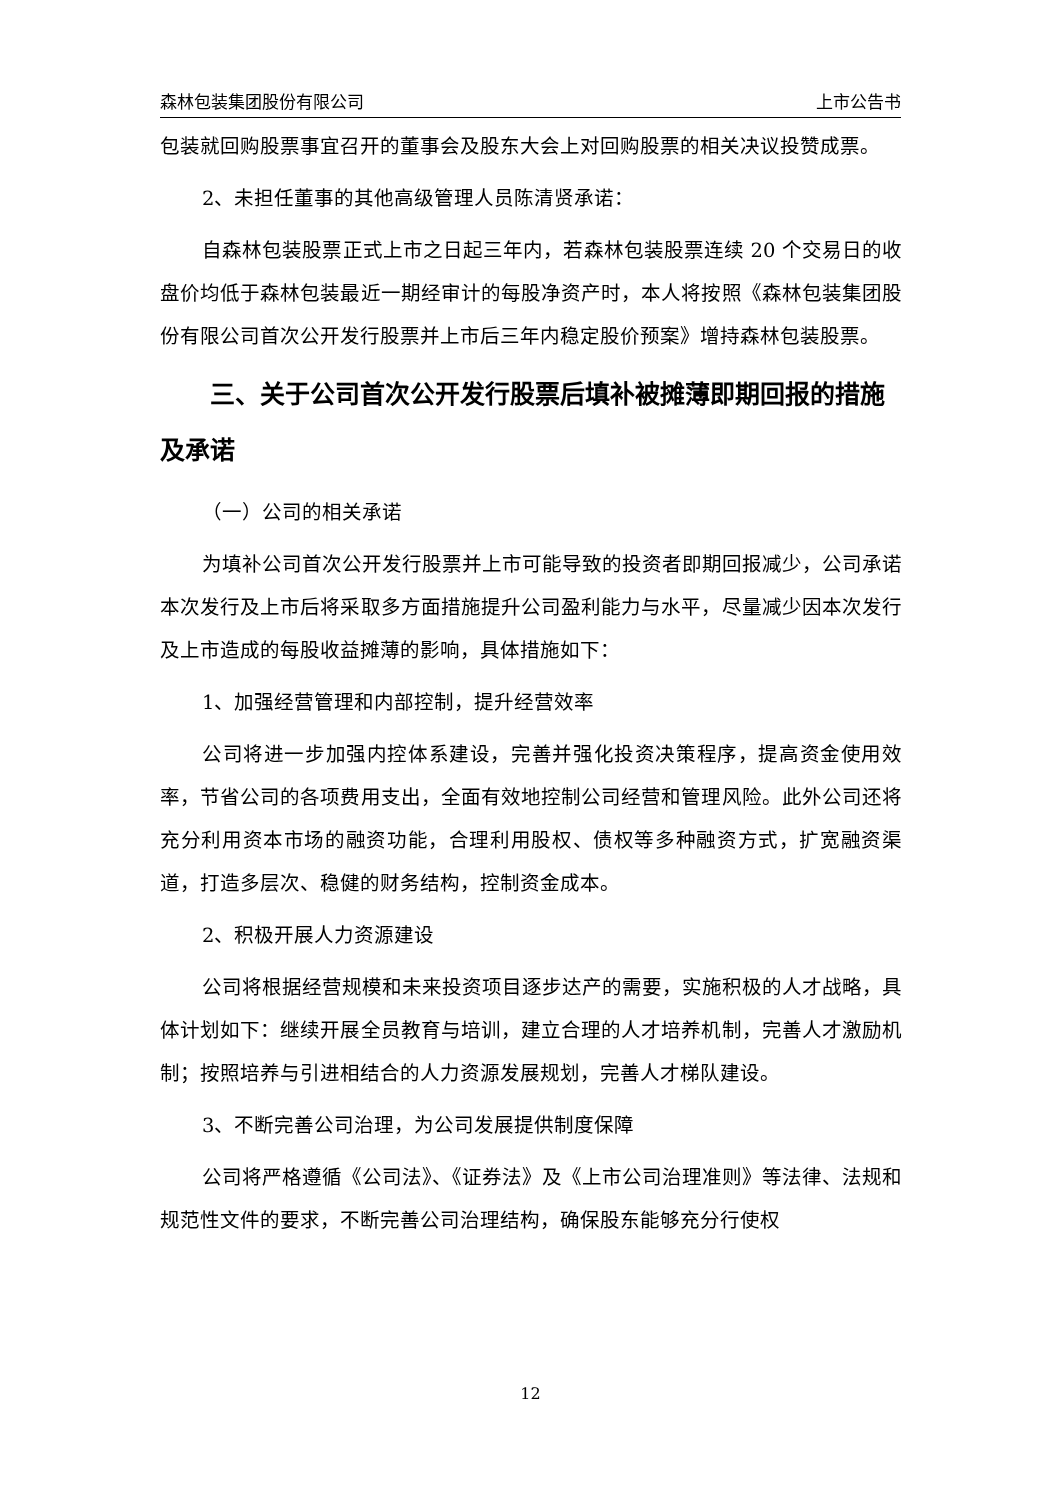森林包装集团股份有限公司 上市公告书
包装就回购股票事宜召开的董事会及股东大会上对回购股票的相关决议投赞成票。
2、未担任董事的其他高级管理人员陈清贤承诺：
自森林包装股票正式上市之日起三年内，若森林包装股票连续 20 个交易日的收盘价均低于森林包装最近一期经审计的每股净资产时，本人将按照《森林包装集团股份有限公司首次公开发行股票并上市后三年内稳定股价预案》增持森林包装股票。
三、关于公司首次公开发行股票后填补被摊薄即期回报的措施及承诺
（一）公司的相关承诺
为填补公司首次公开发行股票并上市可能导致的投资者即期回报减少，公司承诺本次发行及上市后将采取多方面措施提升公司盈利能力与水平，尽量减少因本次发行及上市造成的每股收益摊薄的影响，具体措施如下：
1、加强经营管理和内部控制，提升经营效率
公司将进一步加强内控体系建设，完善并强化投资决策程序，提高资金使用效率，节省公司的各项费用支出，全面有效地控制公司经营和管理风险。此外公司还将充分利用资本市场的融资功能，合理利用股权、债权等多种融资方式，扩宽融资渠道，打造多层次、稳健的财务结构，控制资金成本。
2、积极开展人力资源建设
公司将根据经营规模和未来投资项目逐步达产的需要，实施积极的人才战略，具体计划如下：继续开展全员教育与培训，建立合理的人才培养机制，完善人才激励机制；按照培养与引进相结合的人力资源发展规划，完善人才梯队建设。
3、不断完善公司治理，为公司发展提供制度保障
公司将严格遵循《公司法》、《证券法》及《上市公司治理准则》等法律、法规和规范性文件的要求，不断完善公司治理结构，确保股东能够充分行使权
12